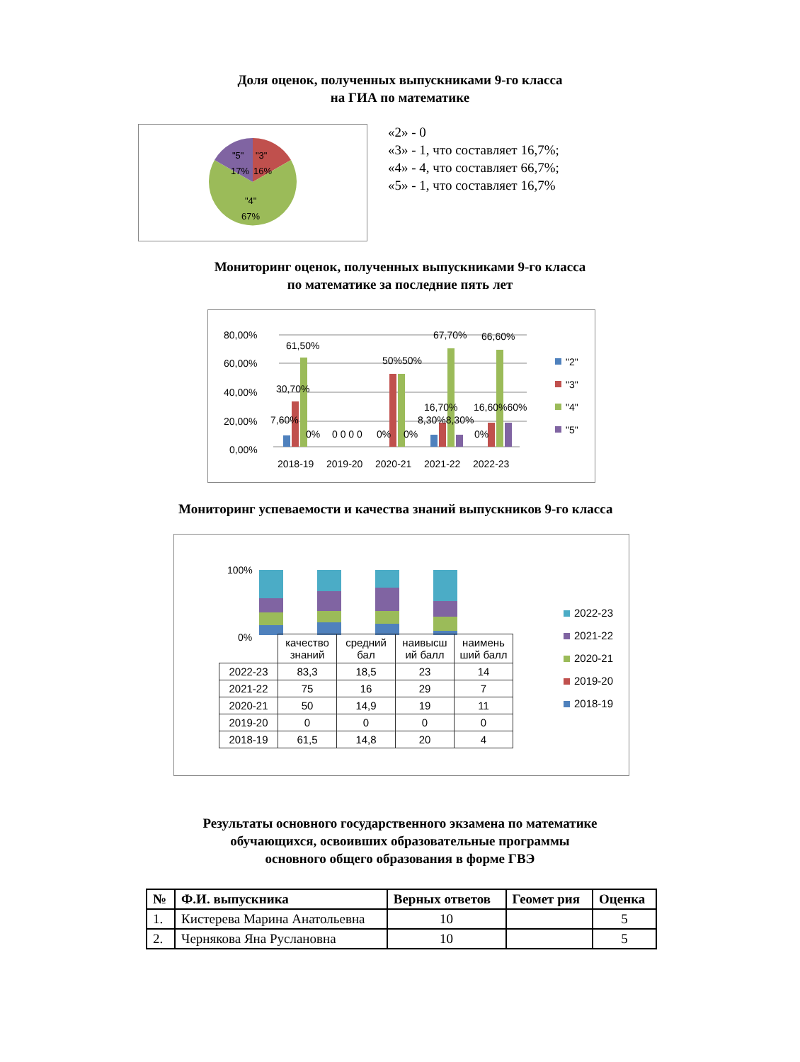Доля оценок, полученных выпускниками 9-го класса
на ГИА по математике
"5"
"3"
17%
16%
"4"
67%
«2» - 0
«3» - 1, что составляет 16,7%;
«4» - 4, что составляет 66,7%;
«5» - 1, что составляет 16,7%
Мониторинг оценок, полученных выпускниками 9-го класса
по математике за последние пять лет
80,00%
60,00%
40,00%
20,00%
0,00%
61,50%
30,70%
7,60%
0%
0 0 0 0
50%50%
0%
0%
67,70%
16,70%
8,30%8,30%
66,60%
16,60%60%
0%
2018-19
2019-20
2020-21
2021-22
2022-23
"2"
"3"
"4"
"5"
Мониторинг успеваемости и качества знаний выпускников 9-го класса
100%
0%
| | качество знаний | средний бал | наивысш ий балл | наимень ший балл |
| --- | --- | --- | --- | --- |
| 2022-23 | 83,3 | 18,5 | 23 | 14 |
| 2021-22 | 75 | 16 | 29 | 7 |
| 2020-21 | 50 | 14,9 | 19 | 11 |
| 2019-20 | 0 | 0 | 0 | 0 |
| 2018-19 | 61,5 | 14,8 | 20 | 4 |
2022-23
2021-22
2020-21
2019-20
2018-19
Результаты основного государственного экзамена по математике
обучающихся, освоивших образовательные программы
основного общего образования в форме ГВЭ
| № | Ф.И. выпускника | Верных ответов | Геомет рия | Оценка |
| --- | --- | --- | --- | --- |
| 1. | Кистерева Марина Анатольевна | 10 | | 5 |
| 2. | Чернякова Яна Руслановна | 10 | | 5 |